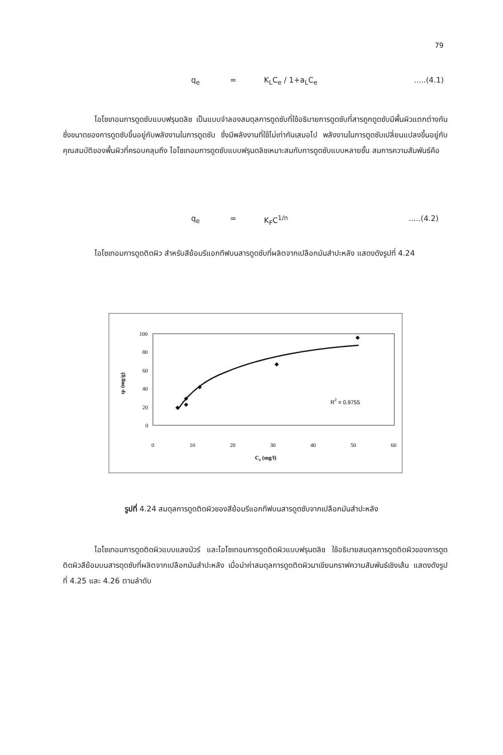79
q<sub>e</sub> = K<sub>L</sub>C<sub>e</sub> / 1+a<sub>L</sub>C<sub>e</sub>.....(4.1)
ไอโซเทอมการดูดซับแบบฟรุนดลิช เป็นแบบจำลองสมดุลการดูดซับที่ใช้อธิบายการดูดซับที่สารถูกดูดซับมีพื้นผิวแตกต่างกัน ซึ่งขนาดของการดูดซับขึ้นอยู่กับพลังงานในการดูดซับ ซึ่งมีพลังงานที่ใช้ไม่เท่ากันเสมอไป พลังงานในการดูดซับเปลี่ยนแปลงขึ้นอยู่กับคุณสมบัติของพื้นผิวที่ครอบคลุมถึง ไอโซเทอมการดูดซับแบบฟรุนดลิชเหมาะสมกับการดูดซับแบบหลายชั้น สมการความสัมพันธ์คือ
q<sub>e</sub> = K<sub>F</sub>C<sup>1/n</sup>.....(4.2)
ไอโซเทอมการดูดติดผิว สำหรับสีย้อมรีแอกทีฟบนสารดูดซับที่ผลิตจากเปลือกมันสำปะหลัง แสดงดังรูปที่ 4.24
100
80
60
40
20
0
0
10
20
30
40
50
60
Ce (mg/l)
qe (mg/g)
R2 = 0.9755
รูปที่ 4.24 สมดุลการดูดติดผิวของสีย้อมรีแอกทีฟบนสารดูดซับจากเปลือกมันสำปะหลัง
ไอโซเทอมการดูดติดผิวแบบแลงมัวร์ และไอโซเทอมการดูดติดผิวแบบฟรุนดลิช ใช้อธิบายสมดุลการดูดติดผิวของการดูดติดผิวสีย้อมบนสารดุดซับที่ผลิตจากเปลือกมันสำปะหลัง เมื่อนำค่าสมดุลการดูดติดผิวมาเขียนกราฟความสัมพันธ์เชิงเส้น แสดงดังรูปที่ 4.25 และ 4.26 ตามลำดับ